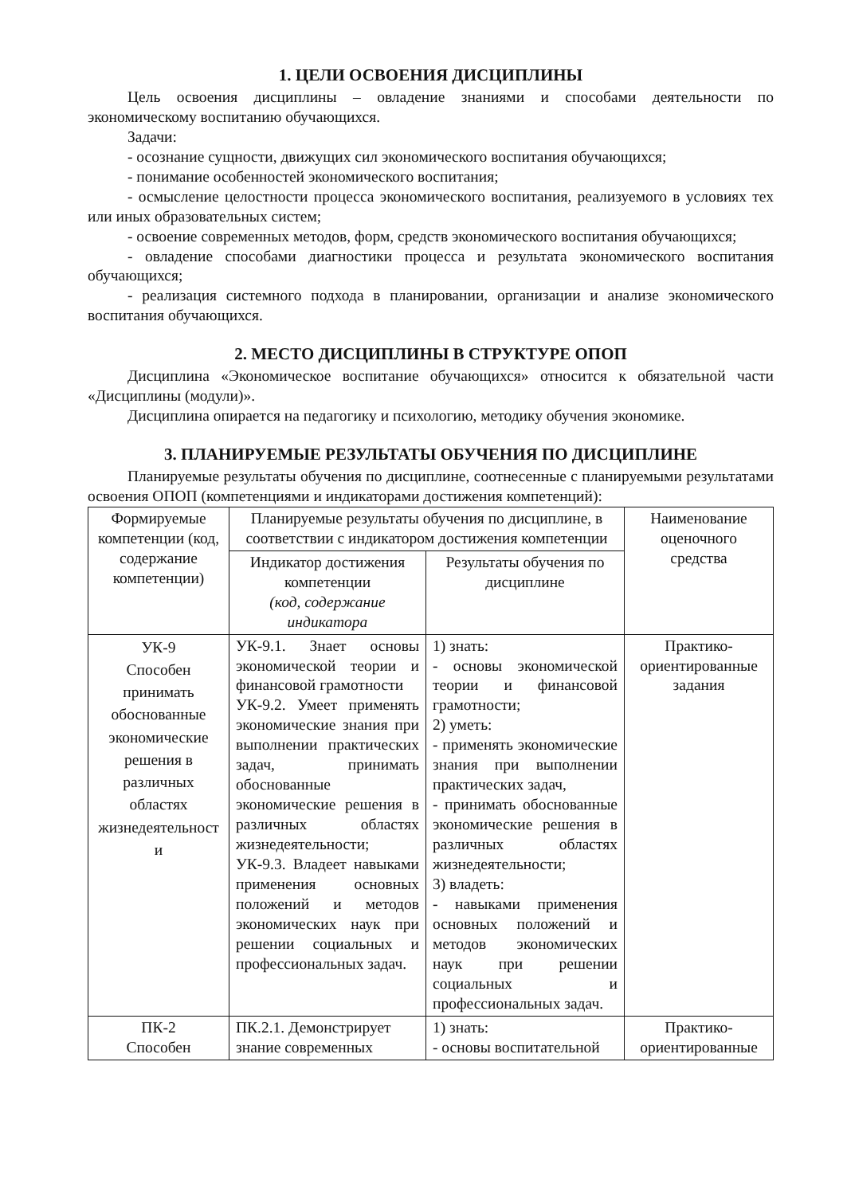1. ЦЕЛИ ОСВОЕНИЯ ДИСЦИПЛИНЫ
Цель освоения дисциплины – овладение знаниями и способами деятельности по экономическому воспитанию обучающихся.
Задачи:
- осознание сущности, движущих сил экономического воспитания обучающихся;
- понимание особенностей экономического воспитания;
- осмысление целостности процесса экономического воспитания, реализуемого в условиях тех или иных образовательных систем;
- освоение современных методов, форм, средств экономического воспитания обучающихся;
- овладение способами диагностики процесса и результата экономического воспитания обучающихся;
- реализация системного подхода в планировании, организации и анализе экономического воспитания обучающихся.
2. МЕСТО ДИСЦИПЛИНЫ В СТРУКТУРЕ ОПОП
Дисциплина «Экономическое воспитание обучающихся» относится к обязательной части «Дисциплины (модули)».
Дисциплина опирается на педагогику и психологию, методику обучения экономике.
3. ПЛАНИРУЕМЫЕ РЕЗУЛЬТАТЫ ОБУЧЕНИЯ ПО ДИСЦИПЛИНЕ
Планируемые результаты обучения по дисциплине, соотнесенные с планируемыми результатами освоения ОПОП (компетенциями и индикаторами достижения компетенций):
| Формируемые компетенции (код, содержание компетенции) | Планируемые результаты обучения по дисциплине, в соответствии с индикатором достижения компетенции | | Наименование оценочного средства |
| --- | --- | --- | --- |
| | Индикатор достижения компетенции (код, содержание индикатора | Результаты обучения по дисциплине | |
| УК-9 Способен принимать обоснованные экономические решения в различных областях жизнедеятельност и | УК-9.1. Знает основы экономической теории и финансовой грамотности УК-9.2. Умеет применять экономические знания при выполнении практических задач, принимать обоснованные экономические решения в различных областях жизнедеятельности; УК-9.3. Владеет навыками применения основных положений и методов экономических наук при решении социальных и профессиональных задач. | 1) знать: - основы экономической теории и финансовой грамотности; 2) уметь: - применять экономические знания при выполнении практических задач, - принимать обоснованные экономические решения в различных областях жизнедеятельности; 3) владеть: - навыками применения основных положений и методов экономических наук при решении социальных и профессиональных задач. | Практико-ориентированные задания |
| ПК-2 Способен | ПК.2.1. Демонстрирует знание современных | 1) знать: - основы воспитательной | Практико-ориентированные |